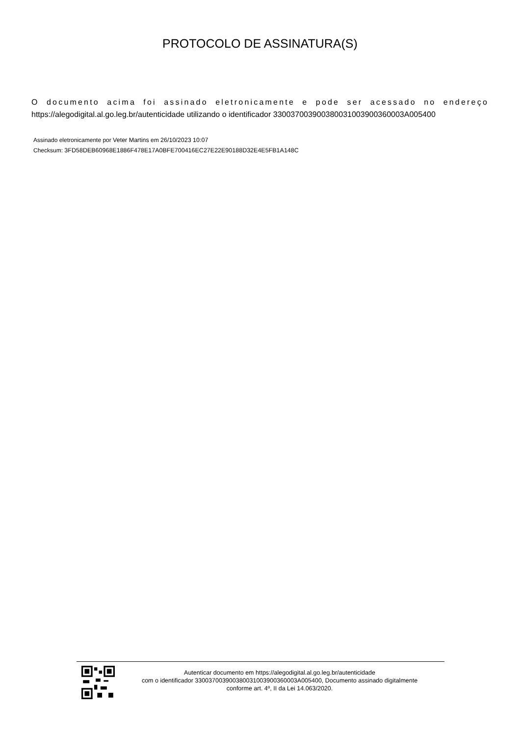PROTOCOLO DE ASSINATURA(S)
O documento acima foi assinado eletronicamente e pode ser acessado no endereço https://alegodigital.al.go.leg.br/autenticidade utilizando o identificador 330037003900380031003900360003A005400
Assinado eletronicamente por Veter Martins em 26/10/2023 10:07
Checksum: 3FD58DEB60968E1886F478E17A0BFE700416EC27E22E90188D32E4E5FB1A148C
Autenticar documento em https://alegodigital.al.go.leg.br/autenticidade
com o identificador 330037003900380031003900360003A005400, Documento assinado digitalmente
conforme art. 4º, II da Lei 14.063/2020.